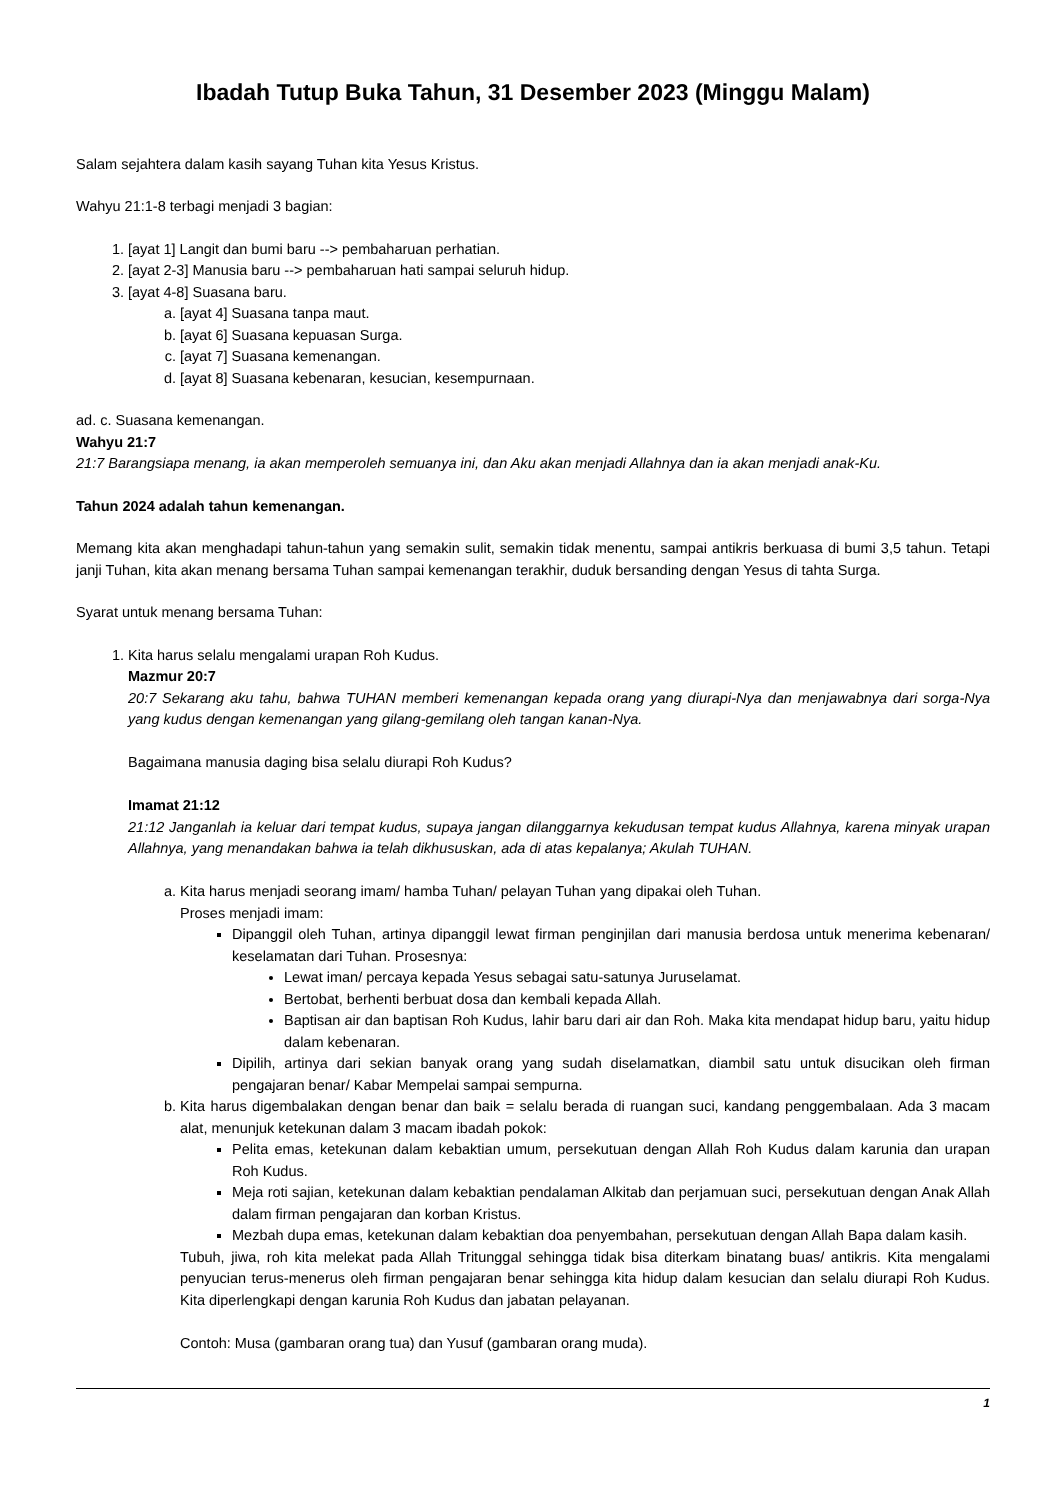Ibadah Tutup Buka Tahun, 31 Desember 2023 (Minggu Malam)
Salam sejahtera dalam kasih sayang Tuhan kita Yesus Kristus.
Wahyu 21:1-8 terbagi menjadi 3 bagian:
1. [ayat 1] Langit dan bumi baru --> pembaharuan perhatian.
2. [ayat 2-3] Manusia baru --> pembaharuan hati sampai seluruh hidup.
3. [ayat 4-8] Suasana baru.
a. [ayat 4] Suasana tanpa maut.
b. [ayat 6] Suasana kepuasan Surga.
c. [ayat 7] Suasana kemenangan.
d. [ayat 8] Suasana kebenaran, kesucian, kesempurnaan.
ad. c. Suasana kemenangan.
Wahyu 21:7
21:7 Barangsiapa menang, ia akan memperoleh semuanya ini, dan Aku akan menjadi Allahnya dan ia akan menjadi anak-Ku.
Tahun 2024 adalah tahun kemenangan.
Memang kita akan menghadapi tahun-tahun yang semakin sulit, semakin tidak menentu, sampai antikris berkuasa di bumi 3,5 tahun. Tetapi janji Tuhan, kita akan menang bersama Tuhan sampai kemenangan terakhir, duduk bersanding dengan Yesus di tahta Surga.
Syarat untuk menang bersama Tuhan:
1. Kita harus selalu mengalami urapan Roh Kudus.
Mazmur 20:7
20:7 Sekarang aku tahu, bahwa TUHAN memberi kemenangan kepada orang yang diurapi-Nya dan menjawabnya dari sorga-Nya yang kudus dengan kemenangan yang gilang-gemilang oleh tangan kanan-Nya.
Bagaimana manusia daging bisa selalu diurapi Roh Kudus?
Imamat 21:12
21:12 Janganlah ia keluar dari tempat kudus, supaya jangan dilanggarnya kekudusan tempat kudus Allahnya, karena minyak urapan Allahnya, yang menandakan bahwa ia telah dikhususkan, ada di atas kepalanya; Akulah TUHAN.
a. Kita harus menjadi seorang imam/ hamba Tuhan/ pelayan Tuhan yang dipakai oleh Tuhan.
Proses menjadi imam:
Dipanggil oleh Tuhan, artinya dipanggil lewat firman penginjilan dari manusia berdosa untuk menerima kebenaran/ keselamatan dari Tuhan. Prosesnya:
Lewat iman/ percaya kepada Yesus sebagai satu-satunya Juruselamat.
Bertobat, berhenti berbuat dosa dan kembali kepada Allah.
Baptisan air dan baptisan Roh Kudus, lahir baru dari air dan Roh. Maka kita mendapat hidup baru, yaitu hidup dalam kebenaran.
Dipilih, artinya dari sekian banyak orang yang sudah diselamatkan, diambil satu untuk disucikan oleh firman pengajaran benar/ Kabar Mempelai sampai sempurna.
b. Kita harus digembalakan dengan benar dan baik = selalu berada di ruangan suci, kandang penggembalaan. Ada 3 macam alat, menunjuk ketekunan dalam 3 macam ibadah pokok:
Pelita emas, ketekunan dalam kebaktian umum, persekutuan dengan Allah Roh Kudus dalam karunia dan urapan Roh Kudus.
Meja roti sajian, ketekunan dalam kebaktian pendalaman Alkitab dan perjamuan suci, persekutuan dengan Anak Allah dalam firman pengajaran dan korban Kristus.
Mezbah dupa emas, ketekunan dalam kebaktian doa penyembahan, persekutuan dengan Allah Bapa dalam kasih.
Tubuh, jiwa, roh kita melekat pada Allah Tritunggal sehingga tidak bisa diterkam binatang buas/ antikris. Kita mengalami penyucian terus-menerus oleh firman pengajaran benar sehingga kita hidup dalam kesucian dan selalu diurapi Roh Kudus. Kita diperlengkapi dengan karunia Roh Kudus dan jabatan pelayanan.
Contoh: Musa (gambaran orang tua) dan Yusuf (gambaran orang muda).
1